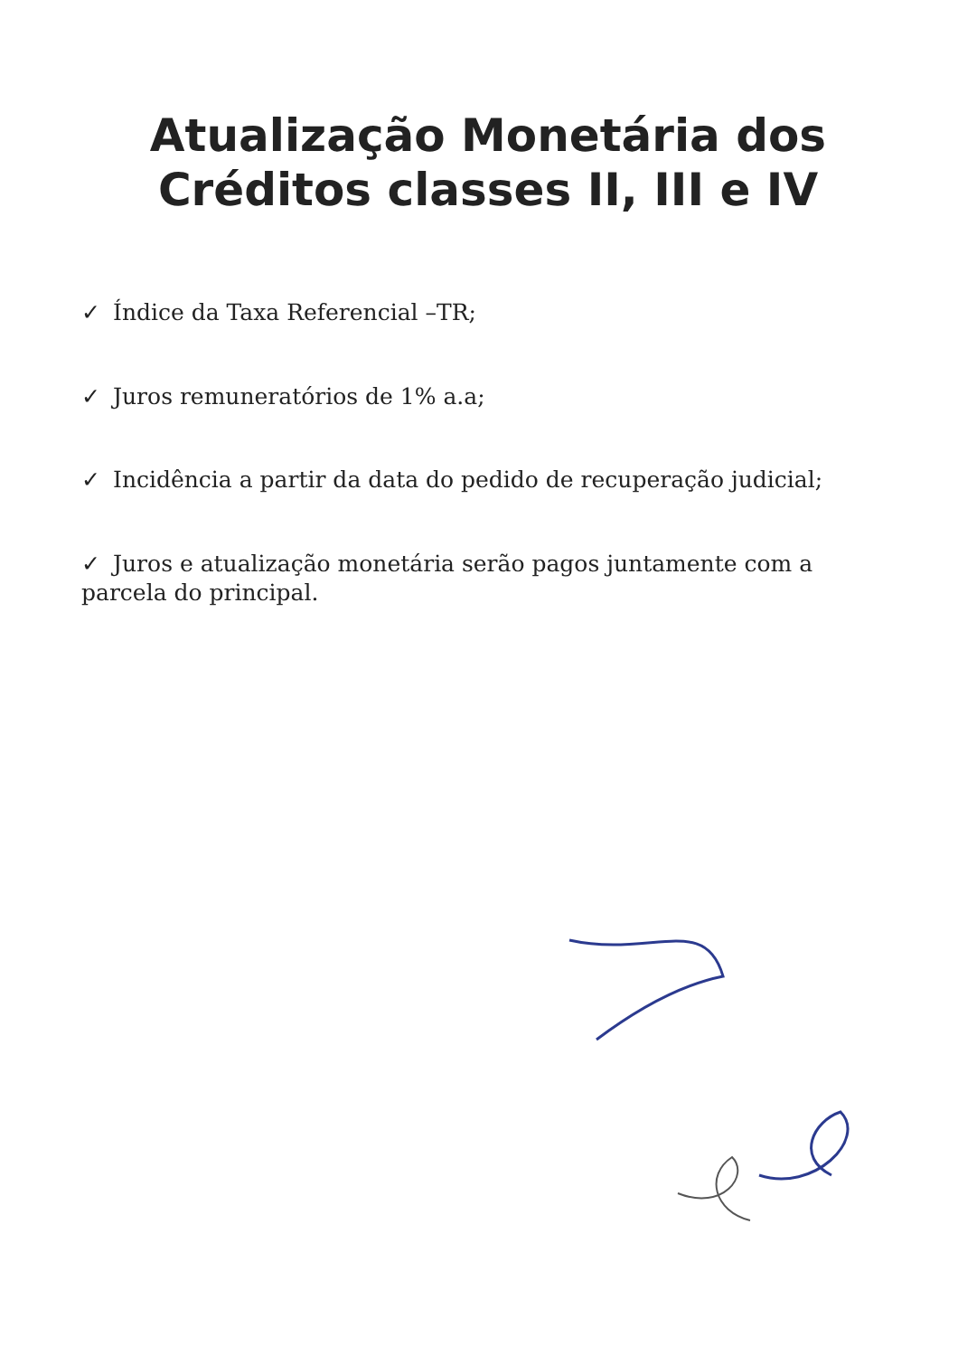Atualização Monetária dos Créditos classes II, III e IV
✓ Índice da Taxa Referencial –TR;
✓ Juros remuneratórios de 1% a.a;
✓ Incidência a partir da data do pedido de recuperação judicial;
✓ Juros e atualização monetária serão pagos juntamente com a parcela do principal.